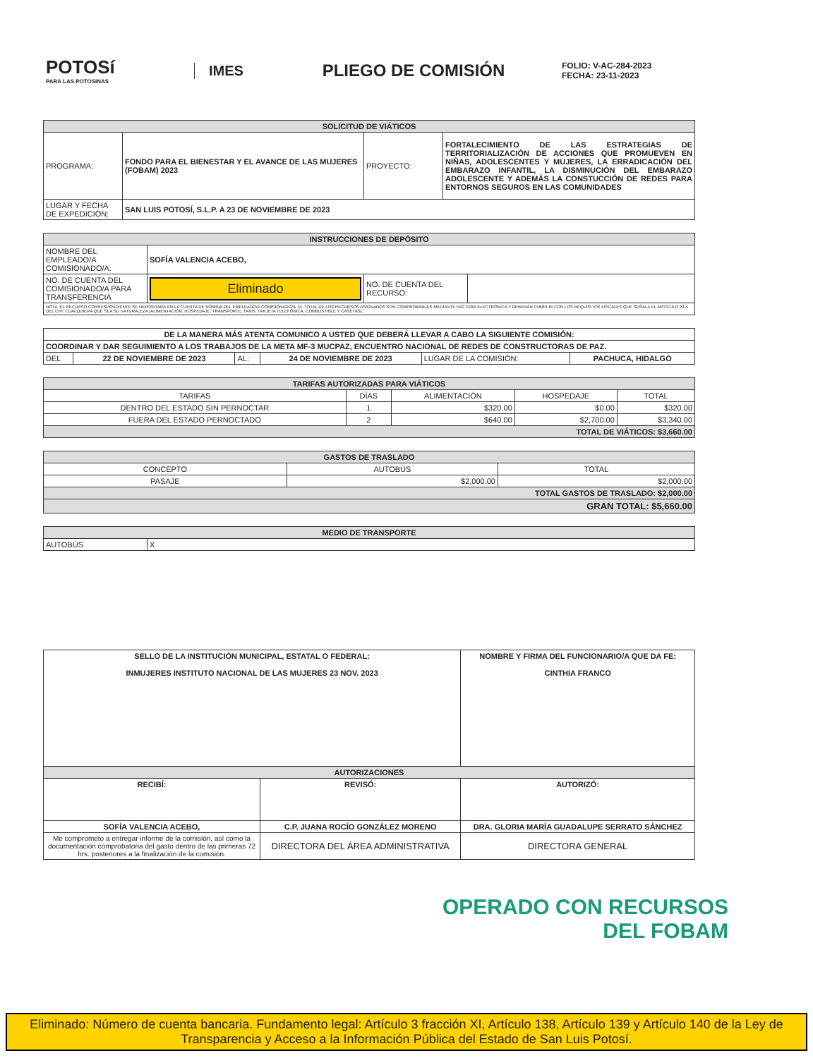POTOSí
PARA LAS POTOSINAS
IMES
PLIEGO DE COMISIÓN
FOLIO: V-AC-284-2023
FECHA: 23-11-2023
| SOLICITUD DE VIÁTICOS | | | |
| --- | --- | --- | --- |
| PROGRAMA: | FONDO PARA EL BIENESTAR Y EL AVANCE DE LAS MUJERES (FOBAM) 2023 | PROYECTO: | FORTALECIMIENTO DE LAS ESTRATEGIAS DE TERRITORIALIZACIÓN DE ACCIONES QUE PROMUEVEN EN NIÑAS, ADOLESCENTES Y MUJERES, LA ERRADICACIÓN DEL EMBARAZO INFANTIL, LA DISMINUCIÓN DEL EMBARAZO ADOLESCENTE Y ADEMÁS LA CONSTUCCIÓN DE REDES PARA ENTORNOS SEGUROS EN LAS COMUNIDADES |
| LUGAR Y FECHA DE EXPEDICIÓN: | SAN LUIS POTOSÍ, S.L.P. A 23 DE NOVIEMBRE DE 2023 | | |
| INSTRUCCIONES DE DEPÓSITO | | | |
| --- | --- | --- | --- |
| NOMBRE DEL EMPLEADO/A COMISIONADO/A: | SOFÍA VALENCIA ACEBO, | | |
| NO. DE CUENTA DEL COMISIONADO/A PARA TRANSFERENCIA | Eliminado | NO. DE CUENTA DEL RECURSO: | |
| NOTA: EL RECURSO CORRESPONDIENTE SE DEPOSITARÁ EN LA CUENTA DE NÓMINA DEL EMPLEADO/A COMISIONADO/A. EL TOTAL DE LOS RECURSOS ASIGNADOS SON COMPROBABLES MEDIANTE FACTURA ELECTRÓNICA Y DEBERÁN CUMPLIR CON LOS REQUISITOS FISCALES QUE SEÑALA EL ARTÍCULO 29 A DEL CFF, CUALQUIERA QUE SEA SU NATURALEZA (ALIMENTACIÓN, HOSPEDAJE, TRANSPORTE, TAXIS, TARJETA TELEFÓNICA, COMBUSTIBLE Y CASETAS). | | | |
| DE LA MANERA MÁS ATENTA COMUNICO A USTED QUE DEBERÁ LLEVAR A CABO LA SIGUIENTE COMISIÓN: | | | | | |
| COORDINAR Y DAR SEGUIMIENTO A LOS TRABAJOS DE LA META MF-3 MUCPAZ, ENCUENTRO NACIONAL DE REDES DE CONSTRUCTORAS DE PAZ. | | | | | |
| DEL | 22 DE NOVIEMBRE DE 2023 | AL: | 24 DE NOVIEMBRE DE 2023 | LUGAR DE LA COMISIÓN: | PACHUCA, HIDALGO |
| TARIFAS AUTORIZADAS PARA VIÁTICOS | | | | |
| --- | --- | --- | --- | --- |
| TARIFAS | DÍAS | ALIMENTACIÓN | HOSPEDAJE | TOTAL |
| DENTRO DEL ESTADO SIN PERNOCTAR | 1 | $320.00 | $0.00 | $320.00 |
| FUERA DEL ESTADO PERNOCTADO | 2 | $640.00 | $2,700.00 | $3,340.00 |
| TOTAL DE VIÁTICOS: $3,660.00 | | | | |
| GASTOS DE TRASLADO | | |
| --- | --- | --- |
| CONCEPTO | AUTOBÚS | TOTAL |
| PASAJE | $2,000.00 | $2,000.00 |
| TOTAL GASTOS DE TRASLADO: $2,000.00 | | |
| GRAN TOTAL: $5,660.00 | | |
| MEDIO DE TRANSPORTE | |
| --- | --- |
| AUTOBÚS | X |
| SELLO DE LA INSTITUCIÓN MUNICIPAL, ESTATAL O FEDERAL: INMUJERES INSTITUTO NACIONAL DE LAS MUJERES 23 NOV. 2023 | | NOMBRE Y FIRMA DEL FUNCIONARIO/A QUE DA FE: CINTHIA FRANCO |
| AUTORIZACIONES | | |
| RECIBÍ: | REVISÓ: | AUTORIZÓ: |
| SOFÍA VALENCIA ACEBO, | C.P. JUANA ROCÍO GONZÁLEZ MORENO | DRA. GLORIA MARÍA GUADALUPE SERRATO SÁNCHEZ |
| Me comprometo a entregar informe de la comisión, así como la documentación comprobatoria del gasto dentro de las primeras 72 hrs. posteriores a la finalización de la comisión. | DIRECTORA DEL ÁREA ADMINISTRATIVA | DIRECTORA GENERAL |
OPERADO CON RECURSOS
DEL FOBAM
Eliminado: Número de cuenta bancaria. Fundamento legal: Artículo 3 fracción XI, Artículo 138, Artículo 139 y Artículo 140 de la Ley de Transparencia y Acceso a la Información Pública del Estado de San Luis Potosí.